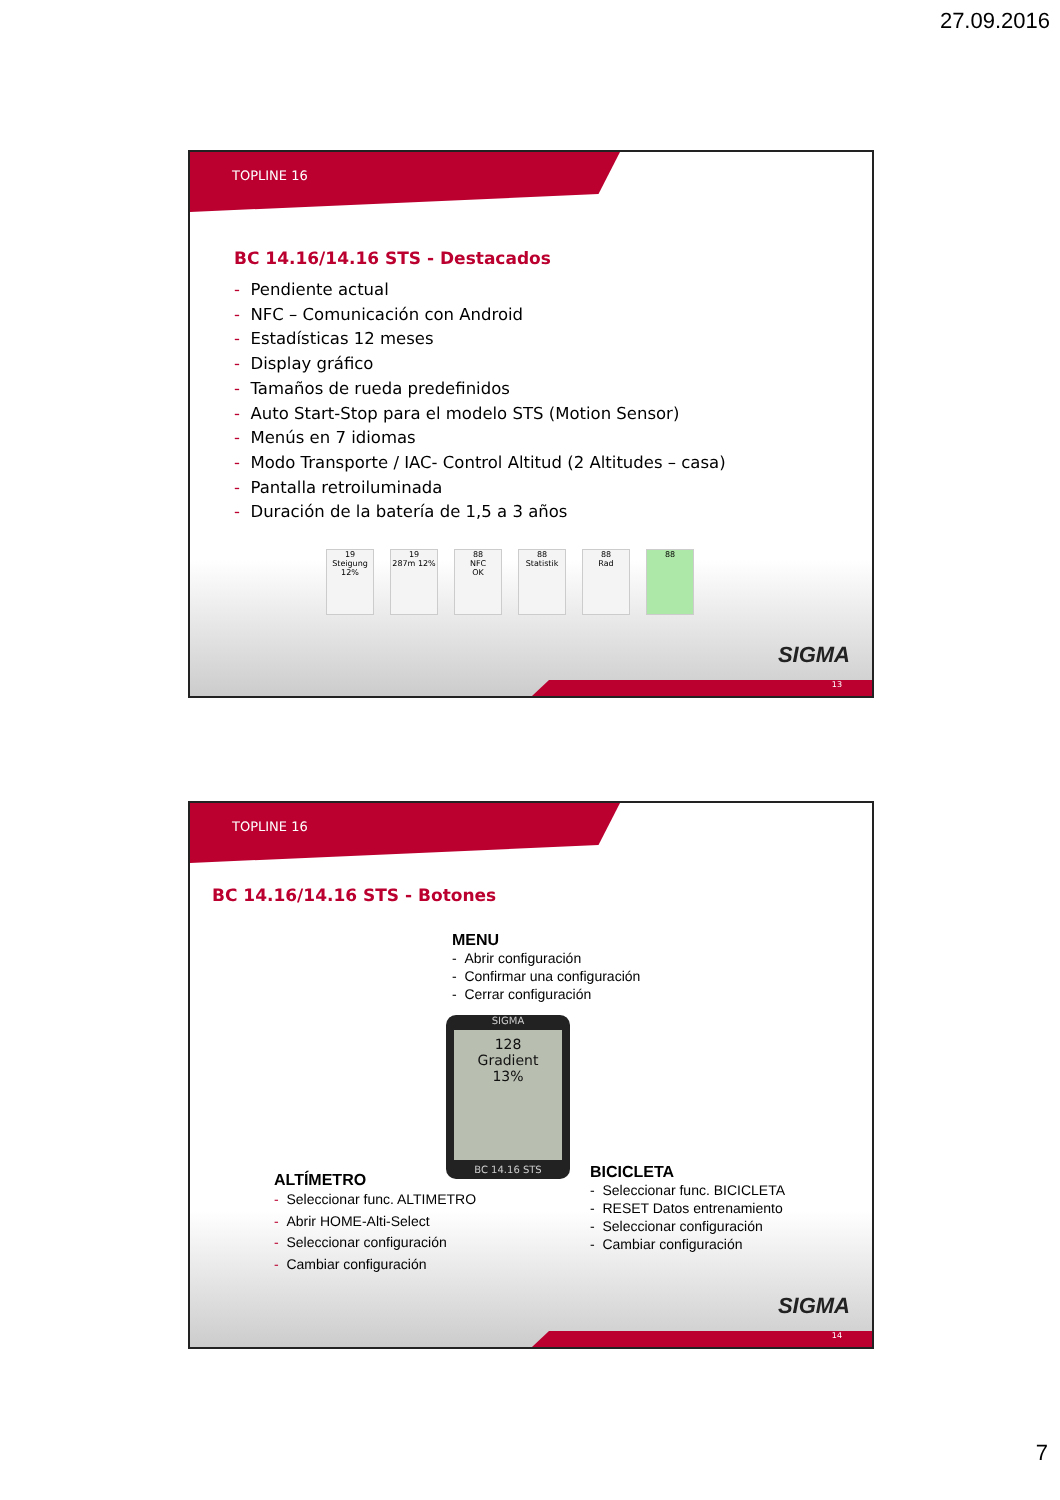27.09.2016
TOPLINE 16
BC 14.16/14.16 STS - Destacados
- Pendiente actual
- NFC – Comunicación con Android
- Estadísticas 12 meses
- Display gráfico
- Tamaños de rueda predefinidos
- Auto Start-Stop para el modelo STS (Motion Sensor)
- Menús en 7 idiomas
- Modo Transporte / IAC- Control Altitud (2 Altitudes – casa)
- Pantalla retroiluminada
- Duración de la batería de 1,5 a 3 años
19
Steigung
12% 19
287m 12% 88
NFC
OK 88
Statistik 88
Rad 88
SIGMA
13
TOPLINE 16
BC 14.16/14.16 STS - Botones
MENU
- Abrir configuración
- Confirmar una configuración
- Cerrar configuración
SIGMA
128
Gradient
13%
BC 14.16 STS
ALTÍMETRO
- Seleccionar func. ALTIMETRO
- Abrir HOME-Alti-Select
- Seleccionar configuración
- Cambiar configuración
BICICLETA
- Seleccionar func. BICICLETA
- RESET Datos entrenamiento
- Seleccionar configuración
- Cambiar configuración
SIGMA
14
7